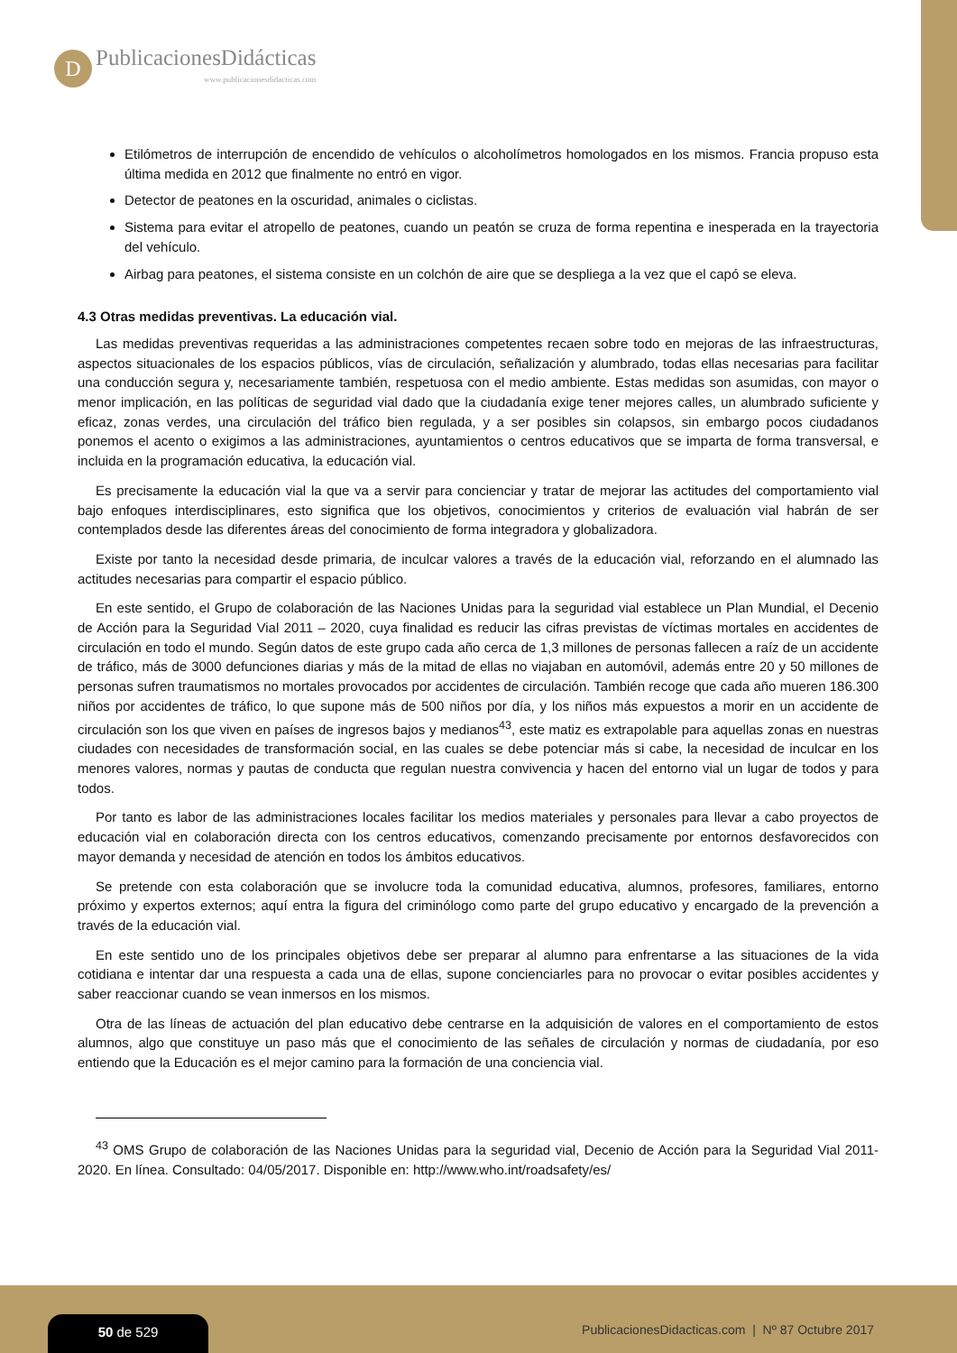D
PublicacionesDidácticas
www.publicacionesdidacticas.com
Etilómetros de interrupción de encendido de vehículos o alcoholímetros homologados en los mismos. Francia propuso esta última medida en 2012 que finalmente no entró en vigor.
Detector de peatones en la oscuridad, animales o ciclistas.
Sistema para evitar el atropello de peatones, cuando un peatón se cruza de forma repentina e inesperada en la trayectoria del vehículo.
Airbag para peatones, el sistema consiste en un colchón de aire que se despliega a la vez que el capó se eleva.
4.3 Otras medidas preventivas. La educación vial.
Las medidas preventivas requeridas a las administraciones competentes recaen sobre todo en mejoras de las infraestructuras, aspectos situacionales de los espacios públicos, vías de circulación, señalización y alumbrado, todas ellas necesarias para facilitar una conducción segura y, necesariamente también, respetuosa con el medio ambiente. Estas medidas son asumidas, con mayor o menor implicación, en las políticas de seguridad vial dado que la ciudadanía exige tener mejores calles, un alumbrado suficiente y eficaz, zonas verdes, una circulación del tráfico bien regulada, y a ser posibles sin colapsos, sin embargo pocos ciudadanos ponemos el acento o exigimos a las administraciones, ayuntamientos o centros educativos que se imparta de forma transversal, e incluida en la programación educativa, la educación vial.
Es precisamente la educación vial la que va a servir para concienciar y tratar de mejorar las actitudes del comportamiento vial bajo enfoques interdisciplinares, esto significa que los objetivos, conocimientos y criterios de evaluación vial habrán de ser contemplados desde las diferentes áreas del conocimiento de forma integradora y globalizadora.
Existe por tanto la necesidad desde primaria, de inculcar valores a través de la educación vial, reforzando en el alumnado las actitudes necesarias para compartir el espacio público.
En este sentido, el Grupo de colaboración de las Naciones Unidas para la seguridad vial establece un Plan Mundial, el Decenio de Acción para la Seguridad Vial 2011 – 2020, cuya finalidad es reducir las cifras previstas de víctimas mortales en accidentes de circulación en todo el mundo. Según datos de este grupo cada año cerca de 1,3 millones de personas fallecen a raíz de un accidente de tráfico, más de 3000 defunciones diarias y más de la mitad de ellas no viajaban en automóvil, además entre 20 y 50 millones de personas sufren traumatismos no mortales provocados por accidentes de circulación. También recoge que cada año mueren 186.300 niños por accidentes de tráfico, lo que supone más de 500 niños por día, y los niños más expuestos a morir en un accidente de circulación son los que viven en países de ingresos bajos y medianos<sup>43</sup>, este matiz es extrapolable para aquellas zonas en nuestras ciudades con necesidades de transformación social, en las cuales se debe potenciar más si cabe, la necesidad de inculcar en los menores valores, normas y pautas de conducta que regulan nuestra convivencia y hacen del entorno vial un lugar de todos y para todos.
Por tanto es labor de las administraciones locales facilitar los medios materiales y personales para llevar a cabo proyectos de educación vial en colaboración directa con los centros educativos, comenzando precisamente por entornos desfavorecidos con mayor demanda y necesidad de atención en todos los ámbitos educativos.
Se pretende con esta colaboración que se involucre toda la comunidad educativa, alumnos, profesores, familiares, entorno próximo y expertos externos; aquí entra la figura del criminólogo como parte del grupo educativo y encargado de la prevención a través de la educación vial.
En este sentido uno de los principales objetivos debe ser preparar al alumno para enfrentarse a las situaciones de la vida cotidiana e intentar dar una respuesta a cada una de ellas, supone concienciarles para no provocar o evitar posibles accidentes y saber reaccionar cuando se vean inmersos en los mismos.
Otra de las líneas de actuación del plan educativo debe centrarse en la adquisición de valores en el comportamiento de estos alumnos, algo que constituye un paso más que el conocimiento de las señales de circulación y normas de ciudadanía, por eso entiendo que la Educación es el mejor camino para la formación de una conciencia vial.
<sup>43</sup> OMS Grupo de colaboración de las Naciones Unidas para la seguridad vial, Decenio de Acción para la Seguridad Vial 2011-2020. En línea. Consultado: 04/05/2017. Disponible en: http://www.who.int/roadsafety/es/
50 de 529
PublicacionesDidacticas.com | Nº 87 Octubre 2017